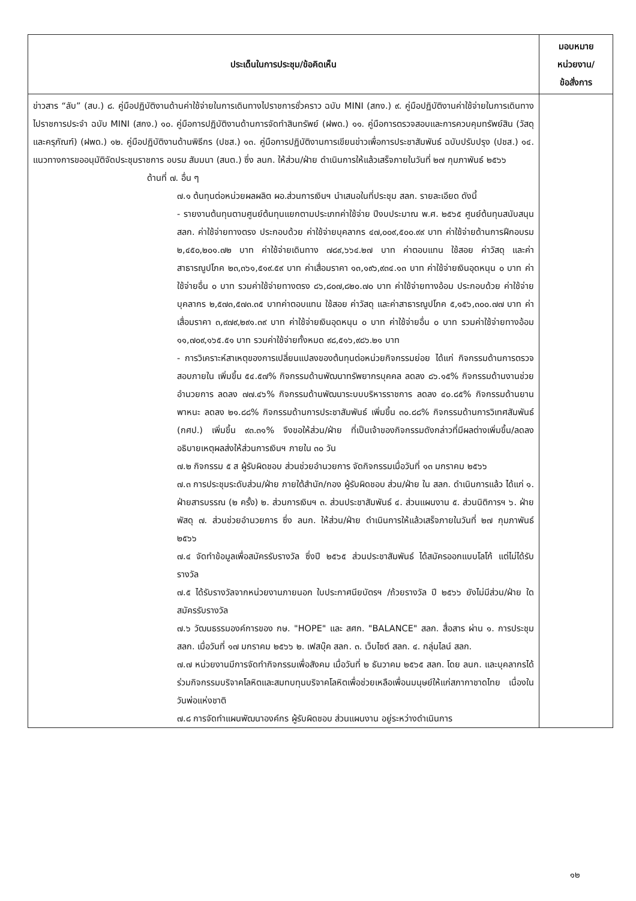| ประเด็นในการประชุม/ข้อคิดเห็น | มอบหมาย หน่วยงาน/ ข้อสั่งการ |
| --- | --- |
| ข่าวสาร “ลับ” (สบ.) ๘. คู่มือปฏิบัติงานด้านค่าใช้จ่ายในการเดินทางไปราชการชั่วคราว ฉบับ MINI (สกง.) ๙. คู่มือปฏิบัติงานค่าใช้จ่ายในการเดินทางไปราชการประจำ ฉบับ MINI (สกง.) ๑๐. คู่มือการปฏิบัติงานด้านการจัดทำสินทรัพย์ (ฝพด.) ๑๑. คู่มือการตรวจสอบและการควบคุมทรัพย์สิน (วัสดุและครุภัณฑ์) (ฝพด.) ๑๒. คู่มือปฏิบัติงานด้านพิธีกร (ปชส.) ๑๓. คู่มือการปฏิบัติงานการเขียนข่าวเพื่อการประชาสัมพันธ์ ฉบับปรับปรุง (ปชส.) ๑๔. แนวทางการขออนุมัติจัดประชุมราชการ อบรม สัมมนา (สนต.) ซึ่ง ลนก. ให้ส่วน/ฝ่าย ดำเนินการให้แล้วเสร็จภายในวันที่ ๒๗ กุมภาพันธ์ ๒๕๖๖ ด้านที่ ๗. อื่น ๆ ๗.๑ ต้นทุนต่อหน่วยผลผลิต ผอ.ส่วนการเงินฯ นำเสนอในที่ประชุม สลก. รายละเอียด ดังนี้ - รายงานต้นทุนตามศูนย์ต้นทุนแยกตามประเภทค่าใช้จ่าย ปีงบประมาณ พ.ศ. ๒๕๖๕ ศูนย์ต้นทุนสนับสนุน สลก. ค่าใช้จ่ายทางตรง ประกอบด้วย ค่าใช้จ่ายบุคลากร ๔๗,๐๐๙,๕๐๐.๙๙ บาท ค่าใช้จ่ายด้านการฝึกอบรม ๒,๔๕๐,๒๐๑.๗๒ บาท ค่าใช้จ่ายเดินทาง ๗๘๙,๖๖๔.๒๗ บาท ค่าตอบแทน ใช้สอย ค่าวัสดุ และค่าสาธารณูปโภค ๒๓,๓๖๑,๕๑๙.๕๙ บาท ค่าเสื่อมราคา ๑๓,๑๙๖,๙๓๔.๑๓ บาท ค่าใช้จ่ายเงินอุดหนุน ๐ บาท ค่าใช้จ่ายอื่น ๐ บาท รวมค่าใช้จ่ายทางตรง ๘๖,๘๐๗,๘๒๐.๗๐ บาท ค่าใช้จ่ายทางอ้อม ประกอบด้วย ค่าใช้จ่ายบุคลากร ๒,๕๗๓,๕๗๓.๓๕ บาทค่าตอบแทน ใช้สอย ค่าวัสดุ และค่าสาธารณูปโภค ๕,๑๕๖,๓๐๐.๗๗ บาท ค่าเสื่อมราคา ๓,๙๗๙,๒๙๑.๓๙ บาท ค่าใช้จ่ายเงินอุดหนุน ๐ บาท ค่าใช้จ่ายอื่น ๐ บาท รวมค่าใช้จ่ายทางอ้อม ๑๑,๗๐๙,๑๖๕.๕๑ บาท รวมค่าใช้จ่ายทั้งหมด ๙๘,๕๑๖,๙๘๖.๒๑ บาท - การวิเคราะห์สาเหตุของการเปลี่ยนแปลงของต้นทุนต่อหน่วยกิจกรรมย่อย ได้แก่ กิจกรรมด้านการตรวจสอบภายใน เพิ่มขึ้น ๕๔.๕๗% กิจกรรมด้านพัฒนาทรัพยากรบุคคล ลดลง ๘๖.๑๕% กิจกรรมด้านงานช่วยอำนวยการ ลดลง ๗๗.๔๖% กิจกรรมด้านพัฒนาระบบบริหารราชการ ลดลง ๔๐.๘๕% กิจกรรมด้านยานพาหนะ ลดลง ๒๑.๘๘% กิจกรรมด้านการประชาสัมพันธ์ เพิ่มขึ้น ๓๐.๘๘% กิจกรรมด้านการวิเทศสัมพันธ์ (กศป.) เพิ่มขึ้น ๙๓.๓๑% จึงขอให้ส่วน/ฝ่าย ที่เป็นเจ้าของกิจกรรมดังกล่าวที่มีผลต่างเพิ่มขึ้น/ลดลง อธิบายเหตุผลส่งให้ส่วนการเงินฯ ภายใน ๓๐ วัน ๗.๒ กิจกรรม ๕ ส ผู้รับผิดชอบ ส่วนช่วยอำนวยการ จัดกิจกรรมเมื่อวันที่ ๑๓ มกราคม ๒๕๖๖ ๗.๓ การประชุมระดับส่วน/ฝ่าย ภายใต้สำนัก/กอง ผู้รับผิดชอบ ส่วน/ฝ่าย ใน สลก. ดำเนินการแล้ว ได้แก่ ๑. ฝ่ายสารบรรณ (๒ ครั้ง) ๒. ส่วนการเงินฯ ๓. ส่วนประชาสัมพันธ์ ๔. ส่วนแผนงาน ๕. ส่วนนิติการฯ ๖. ฝ่ายพัสดุ ๗. ส่วนช่วยอำนวยการ ซึ่ง ลนก. ให้ส่วน/ฝ่าย ดำเนินการให้แล้วเสร็จภายในวันที่ ๒๗ กุมภาพันธ์ ๒๕๖๖ ๗.๔ จัดทำข้อมูลเพื่อสมัครรับรางวัล ซึ่งปี ๒๕๖๕ ส่วนประชาสัมพันธ์ ได้สมัครออกแบบโลโก้ แต่ไม่ได้รับรางวัล ๗.๕ ได้รับรางวัลจากหน่วยงานภายนอก ใบประกาศนียบัตรฯ /ถ้วยรางวัล ปี ๒๕๖๖ ยังไม่มีส่วน/ฝ่าย ใดสมัครรับรางวัล ๗.๖ วัฒนธรรมองค์การของ กษ. "HOPE" และ สศก. "BALANCE" สลก. สื่อสาร ผ่าน ๑. การประชุม สลก. เมื่อวันที่ ๑๗ มกราคม ๒๕๖๖ ๒. เฟสบุ๊ค สลก. ๓. เว็บไซต์ สลก. ๔. กลุ่มไลน์ สลก. ๗.๗ หน่วยงานมีการจัดทำกิจกรรมเพื่อสังคม เมื่อวันที่ ๒ ธันวาคม ๒๕๖๕ สลก. โดย ลนก. และบุคลากรได้ร่วมกิจกรรมบริจาคโลหิตและสมทบทุนบริจาคโลหิตเพื่อช่วยเหลือเพื่อนมนุษย์ให้แก่สภากาชาดไทย เนื่องในวันพ่อแห่งชาติ ๗.๘ การจัดทำแผนพัฒนาองค์กร ผู้รับผิดชอบ ส่วนแผนงาน อยู่ระหว่างดำเนินการ | |
๑๒